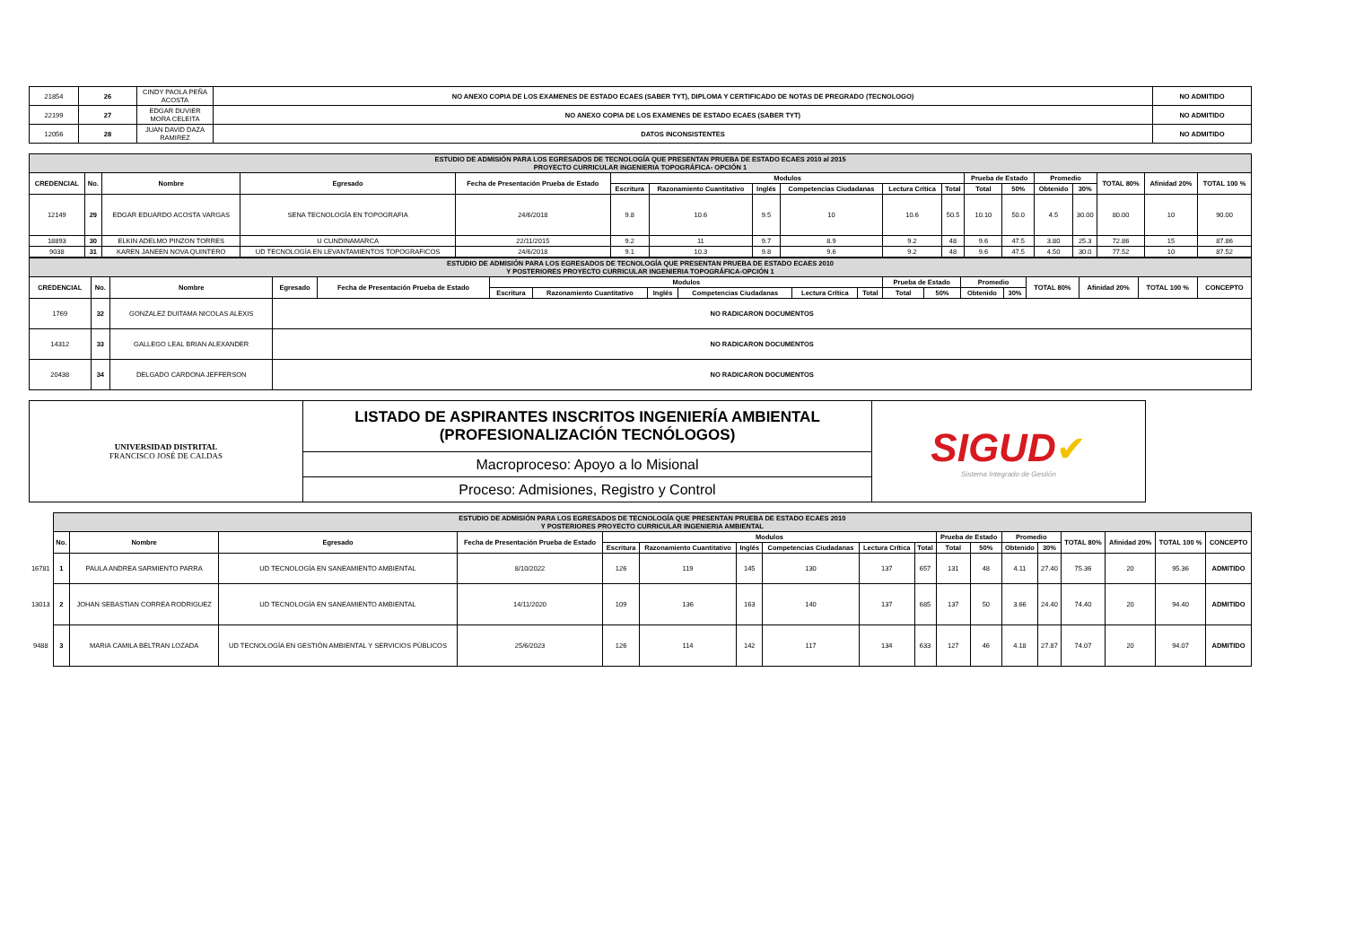| 21854 | 26 | CINDY PAOLA PEÑA ACOSTA | NO ANEXO COPIA DE LOS EXAMENES DE ESTADO ECAES (SABER TYT), DIPLOMA Y CERTIFICADO DE NOTAS DE PREGRADO (TECNOLOGO) | NO ADMITIDO |
| 22199 | 27 | EDGAR DUVIER MORA CELEITA | NO ANEXO COPIA DE LOS EXAMENES DE ESTADO ECAES (SABER TYT) | NO ADMITIDO |
| 12056 | 28 | JUAN DAVID DAZA RAMIREZ | DATOS INCONSISTENTES | NO ADMITIDO |
| ESTUDIO DE ADMISIÓN PARA LOS EGRESADOS DE TECNOLOGÍA QUE PRESENTAN PRUEBA DE ESTADO ECAES 2010 al 2015 PROYECTO CURRICULAR INGENIERIA TOPOGRÁFICA- OPCIÓN 1 | | | | | | | | | | | | | | | | | |
| CREDENCIAL | No. | Nombre | Egresado | Fecha de Presentación Prueba de Estado | Modulos | | | | | | Prueba de Estado | | Promedio | | TOTAL 80% | Afinidad 20% | TOTAL 100 % |
| | | | | | Escritura | Razonamiento Cuantitativo | Inglés | Competencias Ciudadanas | Lectura Crítica | Total | Total | 50% | Obtenido | 30% | | | |
| 12149 | 29 | EDGAR EDUARDO ACOSTA VARGAS | SENA TECNOLOGÍA EN TOPOGRAFIA | 24/6/2018 | 9.8 | 10.6 | 9.5 | 10 | 10.6 | 50.5 | 10.10 | 50.0 | 4.5 | 30.00 | 80.00 | 10 | 90.00 |
| 18893 | 30 | ELKIN ADELMO PINZON TORRES | U CUNDINAMARCA | 22/11/2015 | 9.2 | 11 | 9.7 | 8.9 | 9.2 | 48 | 9.6 | 47.5 | 3.80 | 25.3 | 72.86 | 15 | 87.86 |
| 9038 | 31 | KAREN JANEEN NOVA QUINTERO | UD TECNOLOGÍA EN LEVANTAMIENTOS TOPOGRAFICOS | 24/6/2018 | 9.1 | 10.3 | 9.8 | 9.6 | 9.2 | 48 | 9.6 | 47.5 | 4.50 | 30.0 | 77.52 | 10 | 87.52 |
| ESTUDIO DE ADMISIÓN PARA LOS EGRESADOS DE TECNOLOGÍA QUE PRESENTAN PRUEBA DE ESTADO ECAES 2010 Y POSTERIORES PROYECTO CURRICULAR INGENIERIA TOPOGRÁFICA-OPCIÓN 1 | | | | | | | | | | | | | | | | | | |
| CREDENCIAL | No. | Nombre | Egresado | Fecha de Presentación Prueba de Estado | Modulos | | | | | | Prueba de Estado | | Promedio | | TOTAL 80% | Afinidad 20% | TOTAL 100 % | CONCEPTO |
| | | | | | Escritura | Razonamiento Cuantitativo | Inglés | Competencias Ciudadanas | Lectura Crítica | Total | Total | 50% | Obtenido | 30% | | | | |
| 1769 | 32 | GONZALEZ DUITAMA NICOLAS ALEXIS | NO RADICARON DOCUMENTOS | | | | | | | | | | | | | | | |
| 14312 | 33 | GALLEGO LEAL BRIAN ALEXANDER | NO RADICARON DOCUMENTOS | | | | | | | | | | | | | | | |
| 20438 | 34 | DELGADO CARDONA JEFFERSON | NO RADICARON DOCUMENTOS | | | | | | | | | | | | | | | |
| UNIVERSIDAD DISTRITAL FRANCISCO JOSÉ DE CALDAS | LISTADO DE ASPIRANTES INSCRITOS INGENIERÍA AMBIENTAL (PROFESIONALIZACIÓN TECNÓLOGOS) | SIGUD ✔ Sistema Integrado de Gestión |
| | Macroproceso: Apoyo a lo Misional | |
| | Proceso: Admisiones, Registro y Control | |
| | ESTUDIO DE ADMISIÓN PARA LOS EGRESADOS DE TECNOLOGÍA QUE PRESENTAN PRUEBA DE ESTADO ECAES 2010 Y POSTERIORES PROYECTO CURRICULAR INGENIERIA AMBIENTAL | | | | | | | | | | | | | | | | | |
| | No. | Nombre | Egresado | Fecha de Presentación Prueba de Estado | Modulos | | | | | | Prueba de Estado | | Promedio | | TOTAL 80% | Afinidad 20% | TOTAL 100 % | CONCEPTO |
| | | | | | Escritura | Razonamiento Cuantitativo | Inglés | Competencias Ciudadanas | Lectura Crítica | Total | Total | 50% | Obtenido | 30% | | | | |
| 16781 | 1 | PAULA ANDREA SARMIENTO PARRA | UD TECNOLOGÍA EN SANEAMIENTO AMBIENTAL | 8/10/2022 | 126 | 119 | 145 | 130 | 137 | 657 | 131 | 48 | 4.11 | 27.40 | 75.36 | 20 | 95.36 | ADMITIDO |
| 13013 | 2 | JOHAN SEBASTIAN CORREA RODRIGUEZ | UD TECNOLOGÍA EN SANEAMIENTO AMBIENTAL | 14/11/2020 | 109 | 136 | 163 | 140 | 137 | 685 | 137 | 50 | 3.66 | 24.40 | 74.40 | 20 | 94.40 | ADMITIDO |
| 9488 | 3 | MARIA CAMILA BELTRAN LOZADA | UD TECNOLOGÍA EN GESTIÓN AMBIENTAL Y SERVICIOS PÚBLICOS | 25/6/2023 | 126 | 114 | 142 | 117 | 134 | 633 | 127 | 46 | 4.18 | 27.87 | 74.07 | 20 | 94.07 | ADMITIDO |